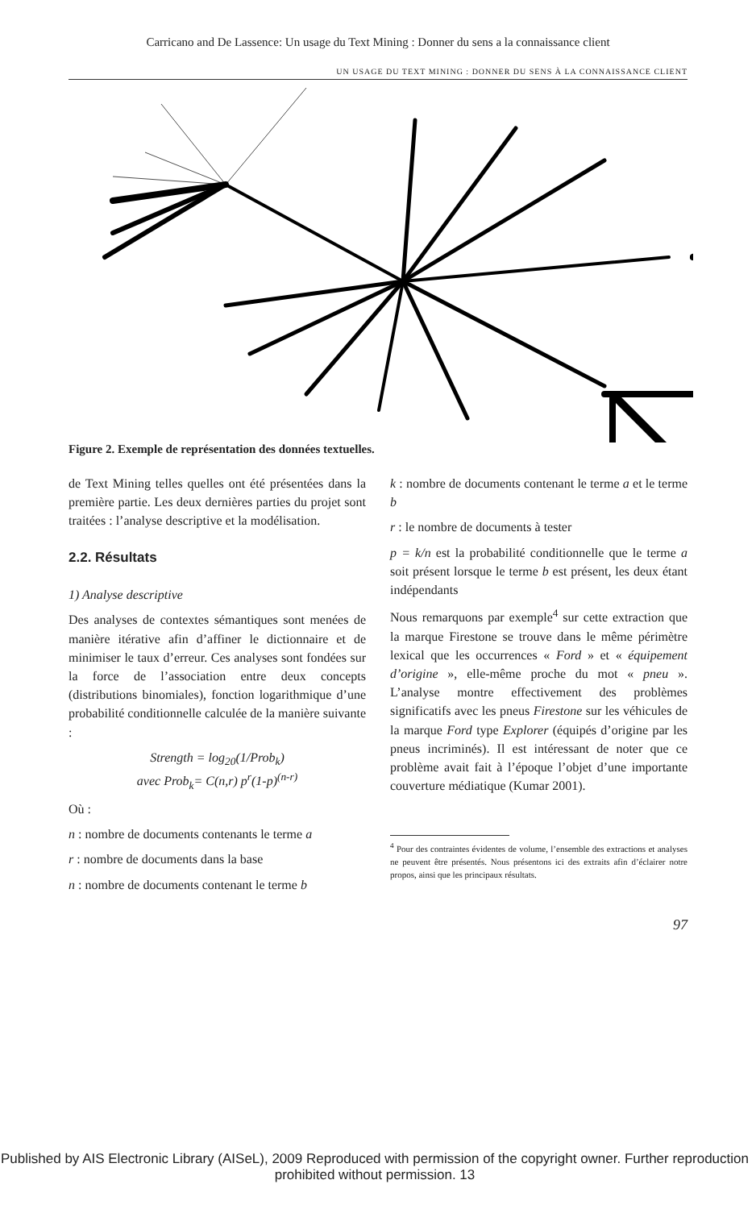Carricano and De Lassence: Un usage du Text Mining : Donner du sens a la connaissance client
UN USAGE DU TEXT MINING : DONNER DU SENS À LA CONNAISSANCE CLIENT
Figure 2. Exemple de représentation des données textuelles.
de Text Mining telles quelles ont été présentées dans la première partie. Les deux dernières parties du projet sont traitées : l’analyse descriptive et la modélisation.
2.2. Résultats
1) Analyse descriptive
Des analyses de contextes sémantiques sont menées de manière itérative afin d’affiner le dictionnaire et de minimiser le taux d’erreur. Ces analyses sont fondées sur la force de l’association entre deux concepts (distributions binomiales), fonction logarithmique d’une probabilité conditionnelle calculée de la manière suivante :
Strength = log<sub>20</sub>(1/Prob<sub>k</sub>)
avec Prob<sub>k</sub>= C(n,r) p<sup>r</sup>(1-p)<sup>(n-r)</sup>
Où :
n : nombre de documents contenants le terme a
r : nombre de documents dans la base
n : nombre de documents contenant le terme b
k : nombre de documents contenant le terme a et le terme b
r : le nombre de documents à tester
p = k/n est la probabilité conditionnelle que le terme a soit présent lorsque le terme b est présent, les deux étant indépendants
Nous remarquons par exemple<sup>4</sup> sur cette extraction que la marque Firestone se trouve dans le même périmètre lexical que les occurrences « Ford » et « équipement d’origine », elle-même proche du mot « pneu ». L’analyse montre effectivement des problèmes significatifs avec les pneus Firestone sur les véhicules de la marque Ford type Explorer (équipés d’origine par les pneus incriminés). Il est intéressant de noter que ce problème avait fait à l’époque l’objet d’une importante couverture médiatique (Kumar 2001).
<sup>4</sup> Pour des contraintes évidentes de volume, l’ensemble des extractions et analyses ne peuvent être présentés. Nous présentons ici des extraits afin d’éclairer notre propos, ainsi que les principaux résultats.
97
Published by AIS Electronic Library (AISeL), 2009 Reproduced with permission of the copyright owner. Further reproduction prohibited without permission. 13